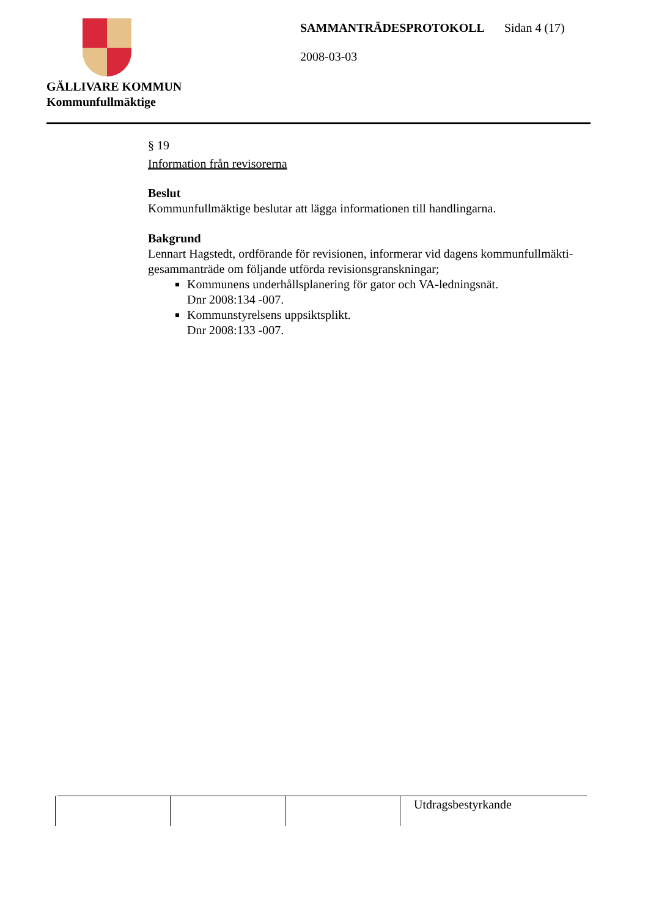GÄLLIVARE KOMMUN
Kommunfullmäktige
SAMMANTRÄDESPROTOKOLL Sidan 4 (17)
2008-03-03
§ 19
Information från revisorerna
Beslut
Kommunfullmäktige beslutar att lägga informationen till handlingarna.
Bakgrund
Lennart Hagstedt, ordförande för revisionen, informerar vid dagens kommunfullmäkti-gesammanträde om följande utförda revisionsgranskningar;
Kommunens underhållsplanering för gator och VA-ledningsnät.
Dnr 2008:134 -007.
Kommunstyrelsens uppsiktsplikt.
Dnr 2008:133 -007.
| | | | Utdragsbestyrkande |